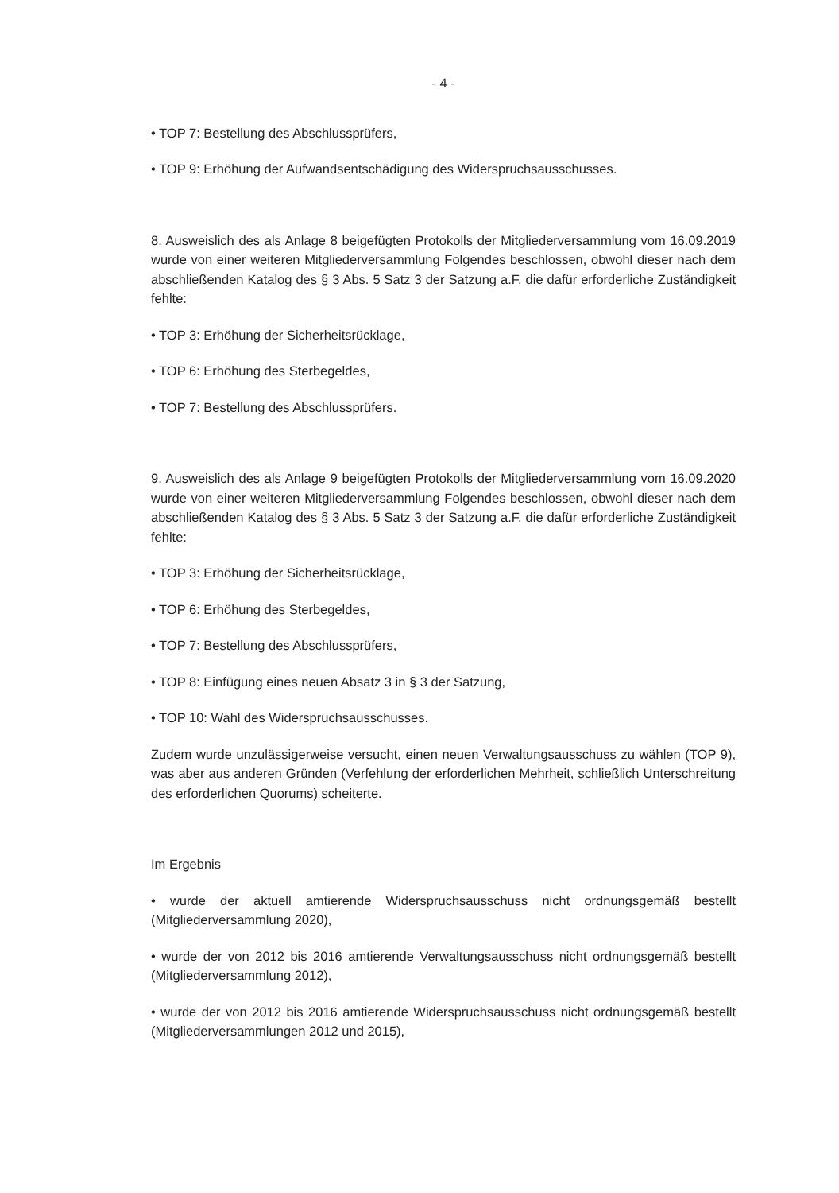- 4 -
• TOP 7: Bestellung des Abschlussprüfers,
• TOP 9: Erhöhung der Aufwandsentschädigung des Widerspruchsausschusses.
8. Ausweislich des als Anlage 8 beigefügten Protokolls der Mitgliederversammlung vom 16.09.2019 wurde von einer weiteren Mitgliederversammlung Folgendes beschlossen, obwohl dieser nach dem abschließenden Katalog des § 3 Abs. 5 Satz 3 der Satzung a.F. die dafür erforderliche Zuständigkeit fehlte:
• TOP 3: Erhöhung der Sicherheitsrücklage,
• TOP 6: Erhöhung des Sterbegeldes,
• TOP 7: Bestellung des Abschlussprüfers.
9. Ausweislich des als Anlage 9 beigefügten Protokolls der Mitgliederversammlung vom 16.09.2020 wurde von einer weiteren Mitgliederversammlung Folgendes beschlossen, obwohl dieser nach dem abschließenden Katalog des § 3 Abs. 5 Satz 3 der Satzung a.F. die dafür erforderliche Zuständigkeit fehlte:
• TOP 3: Erhöhung der Sicherheitsrücklage,
• TOP 6: Erhöhung des Sterbegeldes,
• TOP 7: Bestellung des Abschlussprüfers,
• TOP 8: Einfügung eines neuen Absatz 3 in § 3 der Satzung,
• TOP 10: Wahl des Widerspruchsausschusses.
Zudem wurde unzulässigerweise versucht, einen neuen Verwaltungsausschuss zu wählen (TOP 9), was aber aus anderen Gründen (Verfehlung der erforderlichen Mehrheit, schließlich Unterschreitung des erforderlichen Quorums) scheiterte.
Im Ergebnis
• wurde der aktuell amtierende Widerspruchsausschuss nicht ordnungsgemäß bestellt (Mitgliederversammlung 2020),
• wurde der von 2012 bis 2016 amtierende Verwaltungsausschuss nicht ordnungsgemäß bestellt (Mitgliederversammlung 2012),
• wurde der von 2012 bis 2016 amtierende Widerspruchsausschuss nicht ordnungsgemäß bestellt (Mitgliederversammlungen 2012 und 2015),